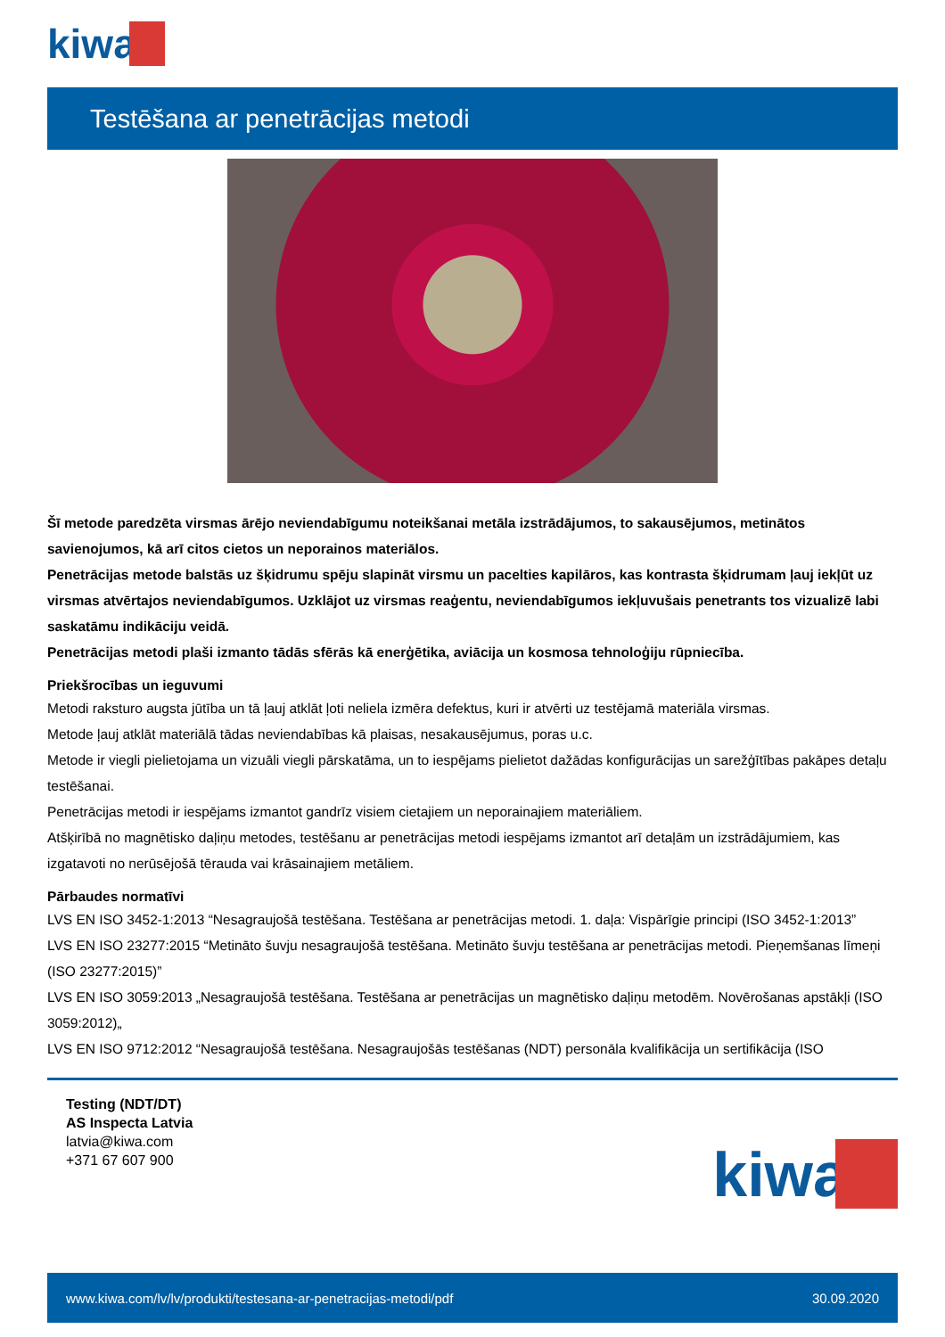kiwa
Testēšana ar penetrācijas metodi
Šī metode paredzēta virsmas ārējo neviendabīgumu noteikšanai metāla izstrādājumos, to sakausējumos, metinātos savienojumos, kā arī citos cietos un neporainos materiālos.
Penetrācijas metode balstās uz šķidrumu spēju slapināt virsmu un pacelties kapilāros, kas kontrasta šķidrumam ļauj iekļūt uz virsmas atvērtajos neviendabīgumos. Uzklājot uz virsmas reaģentu, neviendabīgumos iekļuvušais penetrants tos vizualizē labi saskatāmu indikāciju veidā.
Penetrācijas metodi plaši izmanto tādās sfērās kā enerģētika, aviācija un kosmosa tehnoloģiju rūpniecība.
Priekšrocības un ieguvumi
Metodi raksturo augsta jūtība un tā ļauj atklāt ļoti neliela izmēra defektus, kuri ir atvērti uz testējamā materiāla virsmas.
Metode ļauj atklāt materiālā tādas neviendabības kā plaisas, nesakausējumus, poras u.c.
Metode ir viegli pielietojama un vizuāli viegli pārskatāma, un to iespējams pielietot dažādas konfigurācijas un sarežģītības pakāpes detaļu testēšanai.
Penetrācijas metodi ir iespējams izmantot gandrīz visiem cietajiem un neporainajiem materiāliem.
Atšķirībā no magnētisko daļiņu metodes, testēšanu ar penetrācijas metodi iespējams izmantot arī detaļām un izstrādājumiem, kas izgatavoti no nerūsējošā tērauda vai krāsainajiem metāliem.
Pārbaudes normatīvi
LVS EN ISO 3452-1:2013 “Nesagraujošā testēšana. Testēšana ar penetrācijas metodi. 1. daļa: Vispārīgie principi (ISO 3452-1:2013”
LVS EN ISO 23277:2015 “Metināto šuvju nesagraujošā testēšana. Metināto šuvju testēšana ar penetrācijas metodi. Pieņemšanas līmeņi (ISO 23277:2015)”
LVS EN ISO 3059:2013 „Nesagraujošā testēšana. Testēšana ar penetrācijas un magnētisko daļiņu metodēm. Novērošanas apstākļi (ISO 3059:2012)„
LVS EN ISO 9712:2012 “Nesagraujošā testēšana. Nesagraujošās testēšanas (NDT) personāla kvalifikācija un sertifikācija (ISO
Testing (NDT/DT)
AS Inspecta Latvia
latvia@kiwa.com
+371 67 607 900
kiwa
www.kiwa.com/lv/lv/produkti/testesana-ar-penetracijas-metodi/pdf 30.09.2020